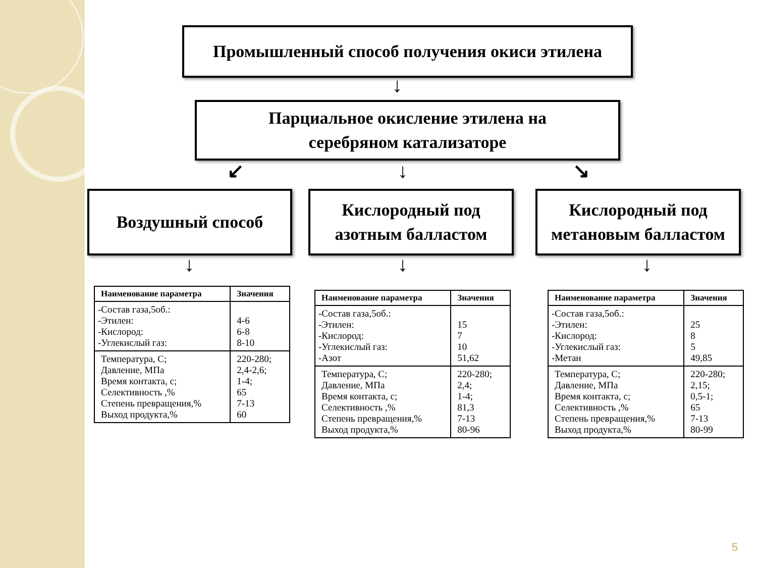Промышленный способ получения окиси этилена
↓
Парциальное окисление этилена на
серебряном катализаторе
↙ ↓ ↘
Воздушный способ
Кислородный под азотным балластом
Кислородный под метановым балластом
↓ ↓ ↓
| Наименование параметра | Значения |
| --- | --- |
| -Состав газа,5об.: -Этилен: -Кислород: -Углекислый газ: | 4-6 6-8 8-10 |
| Температура, С; Давление, МПа Время контакта, с; Селективность ,% Степень превращения,% Выход продукта,% | 220-280; 2,4-2,6; 1-4; 65 7-13 60 |
| Наименование параметра | Значения |
| --- | --- |
| -Состав газа,5об.: -Этилен: -Кислород: -Углекислый газ: -Азот | 15 7 10 51,62 |
| Температура, С; Давление, МПа Время контакта, с; Селективность ,% Степень превращения,% Выход продукта,% | 220-280; 2,4; 1-4; 81,3 7-13 80-96 |
| Наименование параметра | Значения |
| --- | --- |
| -Состав газа,5об.: -Этилен: -Кислород: -Углекислый газ: -Метан | 25 8 5 49,85 |
| Температура, С; Давление, МПа Время контакта, с; Селективность ,% Степень превращения,% Выход продукта,% | 220-280; 2,15; 0,5-1; 65 7-13 80-99 |
5